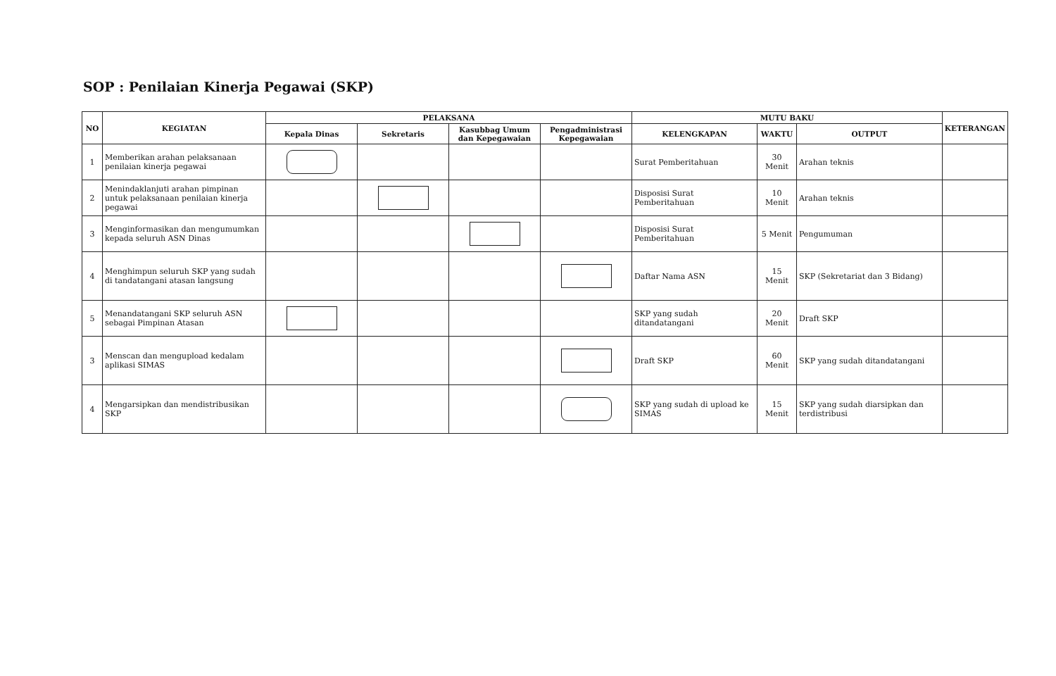SOP : Penilaian Kinerja Pegawai (SKP)
| NO | KEGIATAN | PELAKSANA | | | | MUTU BAKU | | | KETERANGAN |
| --- | --- | --- | --- | --- | --- | --- | --- | --- | --- |
| | | Kepala Dinas | Sekretaris | Kasubbag Umum dan Kepegawaian | Pengadministrasi Kepegawaian | KELENGKAPAN | WAKTU | OUTPUT | |
| 1 | Memberikan arahan pelaksanaan penilaian kinerja pegawai | | | | | Surat Pemberitahuan | 30 Menit | Arahan teknis | |
| 2 | Menindaklanjuti arahan pimpinan untuk pelaksanaan penilaian kinerja pegawai | | | | | Disposisi Surat Pemberitahuan | 10 Menit | Arahan teknis | |
| 3 | Menginformasikan dan mengumumkan kepada seluruh ASN Dinas | | | | | Disposisi Surat Pemberitahuan | 5 Menit | Pengumuman | |
| 4 | Menghimpun seluruh SKP yang sudah di tandatangani atasan langsung | | | | | Daftar Nama ASN | 15 Menit | SKP (Sekretariat dan 3 Bidang) | |
| 5 | Menandatangani SKP seluruh ASN sebagai Pimpinan Atasan | | | | | SKP yang sudah ditandatangani | 20 Menit | Draft SKP | |
| 3 | Menscan dan mengupload kedalam aplikasi SIMAS | | | | | Draft SKP | 60 Menit | SKP yang sudah ditandatangani | |
| 4 | Mengarsipkan dan mendistribusikan SKP | | | | | SKP yang sudah di upload ke SIMAS | 15 Menit | SKP yang sudah diarsipkan dan terdistribusi | |